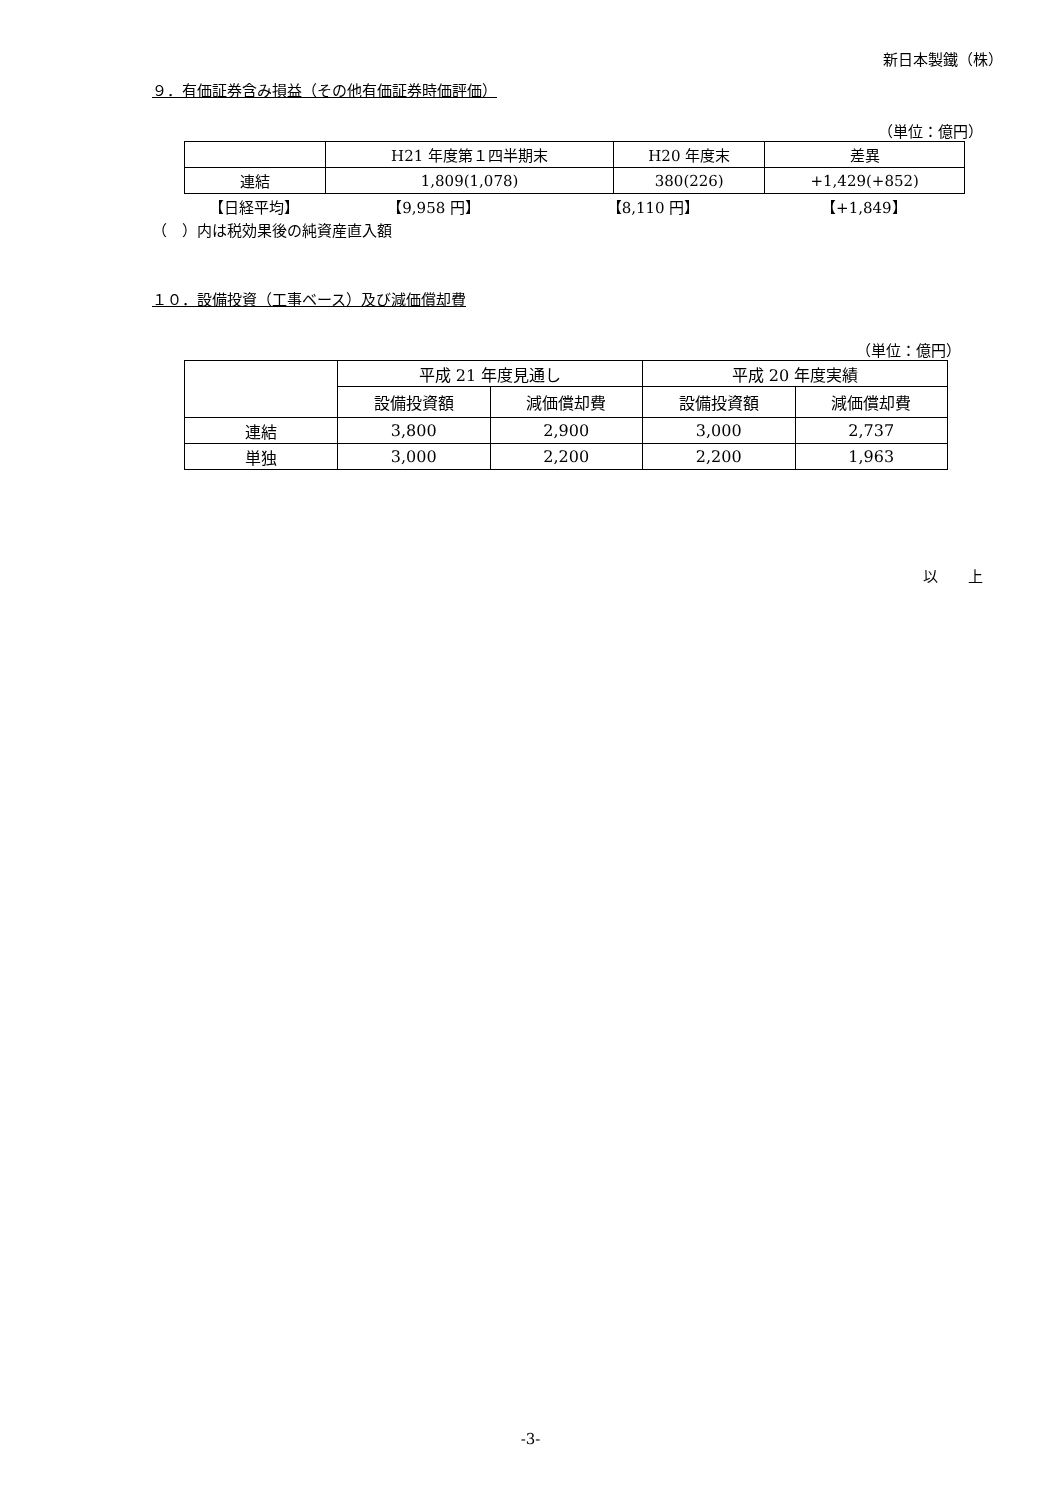新日本製鐵（株）
９．有価証券含み損益（その他有価証券時価評価）
（単位：億円）
| | H21 年度第１四半期末 | H20 年度末 | 差異 |
| 連結 | 1,809(1,078) | 380(226) | +1,429(+852) |
| 【日経平均】 | 【9,958 円】 | 【8,110 円】 | 【+1,849】 |
（　）内は税効果後の純資産直入額
１０．設備投資（工事ベース）及び減価償却費
（単位：億円）
| | 平成 21 年度見通し | | 平成 20 年度実績 | |
| | 設備投資額 | 減価償却費 | 設備投資額 | 減価償却費 |
| 連結 | 3,800 | 2,900 | 3,000 | 2,737 |
| 単独 | 3,000 | 2,200 | 2,200 | 1,963 |
以　　上
-3-